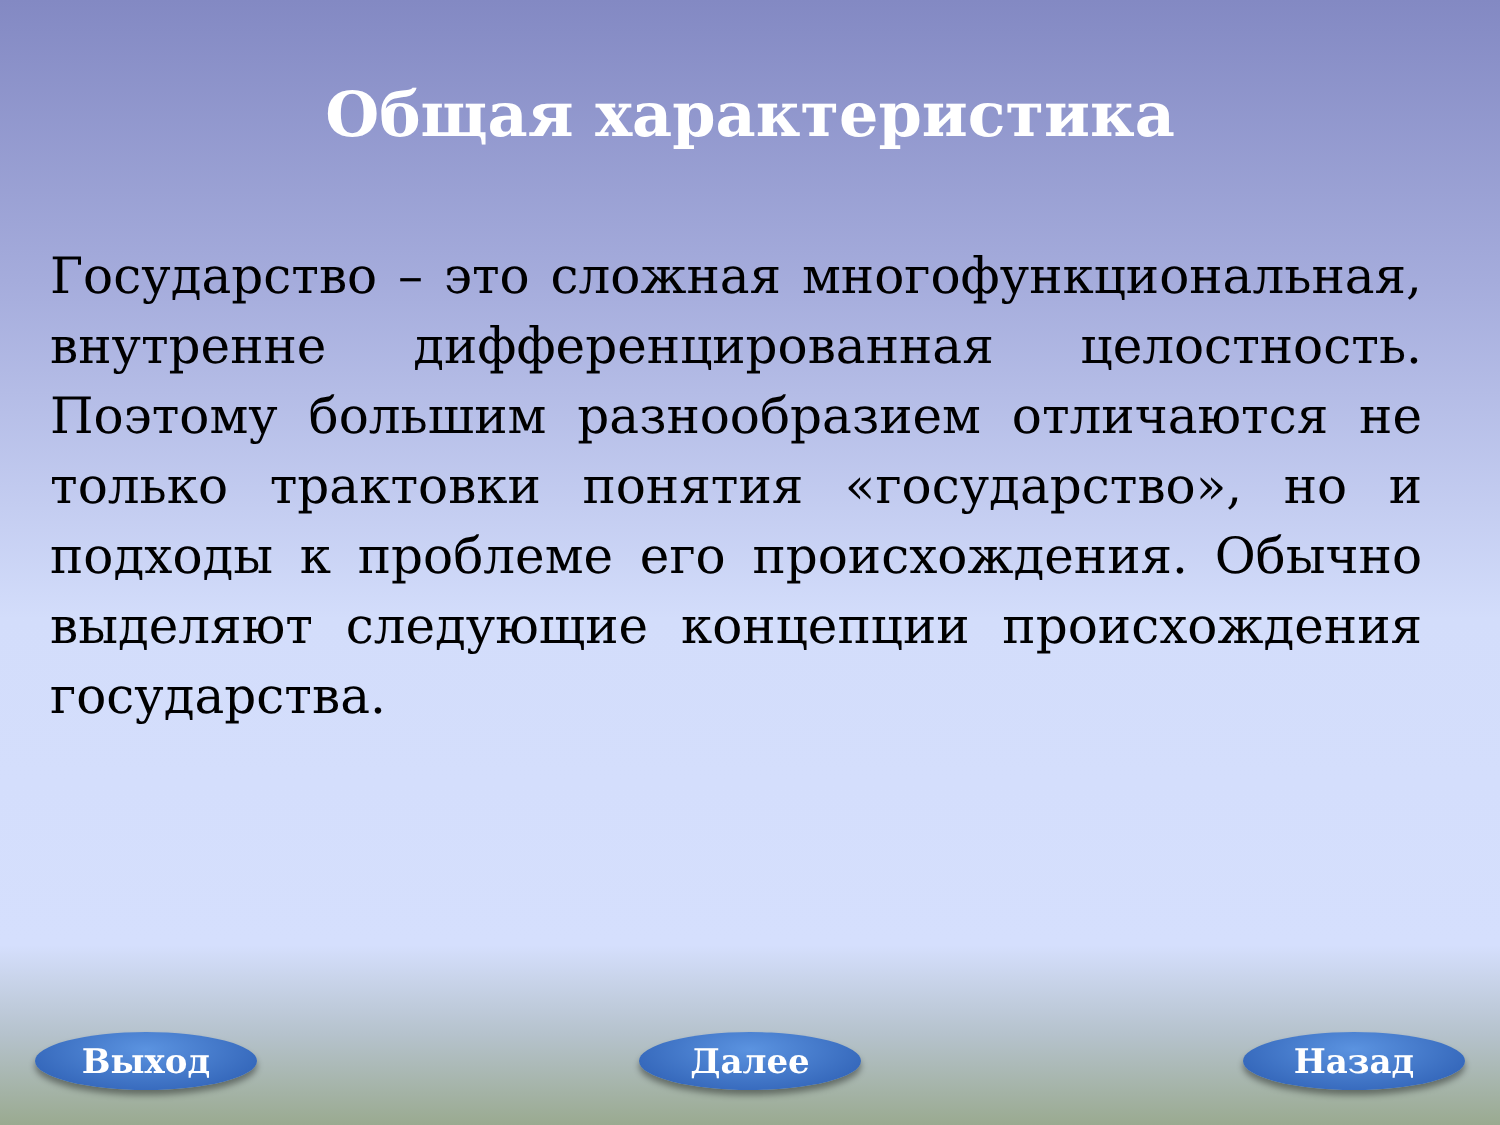Общая характеристика
Государство – это сложная многофункциональная, внутренне дифференцированная целостность. Поэтому большим разнообразием отличаются не только трактовки понятия «государство», но и подходы к проблеме его происхождения. Обычно выделяют следующие концепции происхождения государства.
Выход Далее Назад